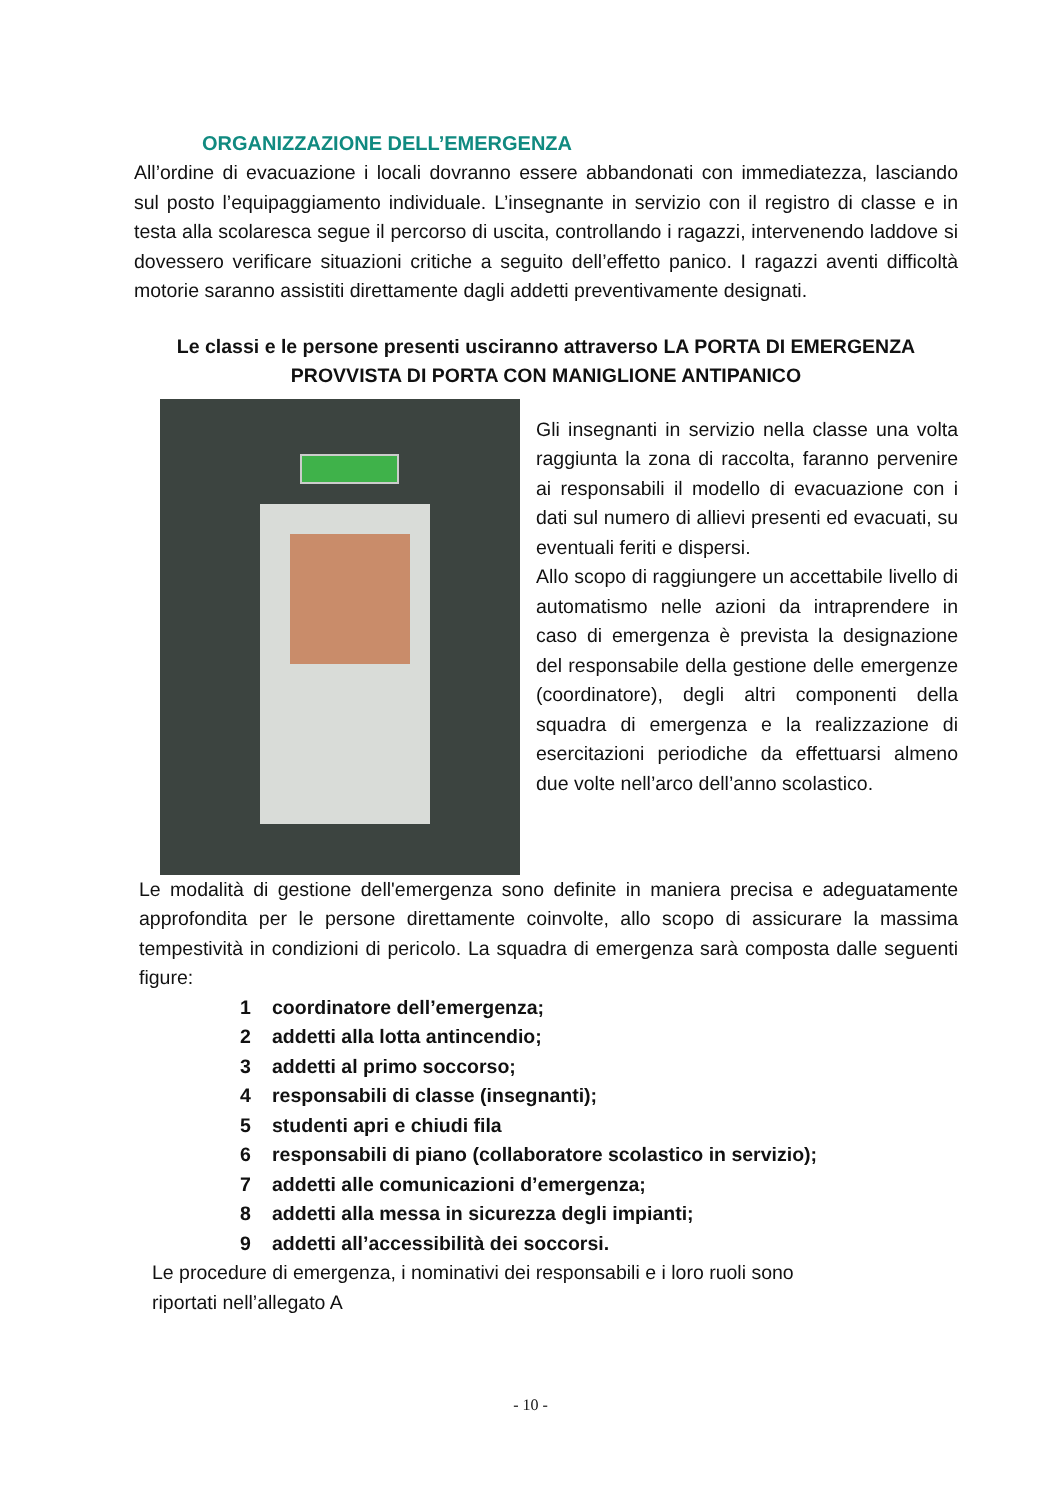ORGANIZZAZIONE DELL’EMERGENZA
All’ordine di evacuazione i locali dovranno essere abbandonati con immediatezza, lasciando sul posto l’equipaggiamento individuale. L’insegnante in servizio con il registro di classe e in testa alla scolaresca segue il percorso di uscita, controllando i ragazzi, intervenendo laddove si dovessero verificare situazioni critiche a seguito dell’effetto panico. I ragazzi aventi difficoltà motorie saranno assistiti direttamente dagli addetti preventivamente designati.
Le classi e le persone presenti usciranno attraverso LA PORTA DI EMERGENZA PROVVISTA DI PORTA CON MANIGLIONE ANTIPANICO
Gli insegnanti in servizio nella classe una volta raggiunta la zona di raccolta, faranno pervenire ai responsabili il modello di evacuazione con i dati sul numero di allievi presenti ed evacuati, su eventuali feriti e dispersi.
Allo scopo di raggiungere un accettabile livello di automatismo nelle azioni da intraprendere in caso di emergenza è prevista la designazione del responsabile della gestione delle emergenze (coordinatore), degli altri componenti della squadra di emergenza e la realizzazione di esercitazioni periodiche da effettuarsi almeno due volte nell’arco dell’anno scolastico.
Le modalità di gestione dell'emergenza sono definite in maniera precisa e adeguatamente approfondita per le persone direttamente coinvolte, allo scopo di assicurare la massima tempestività in condizioni di pericolo. La squadra di emergenza sarà composta dalle seguenti figure:
1 coordinatore dell’emergenza;
2 addetti alla lotta antincendio;
3 addetti al primo soccorso;
4 responsabili di classe (insegnanti);
5 studenti apri e chiudi fila
6 responsabili di piano (collaboratore scolastico in servizio);
7 addetti alle comunicazioni d’emergenza;
8 addetti alla messa in sicurezza degli impianti;
9 addetti all’accessibilità dei soccorsi.
Le procedure di emergenza, i nominativi dei responsabili e i loro ruoli sono
riportati nell’allegato A
- 10 -